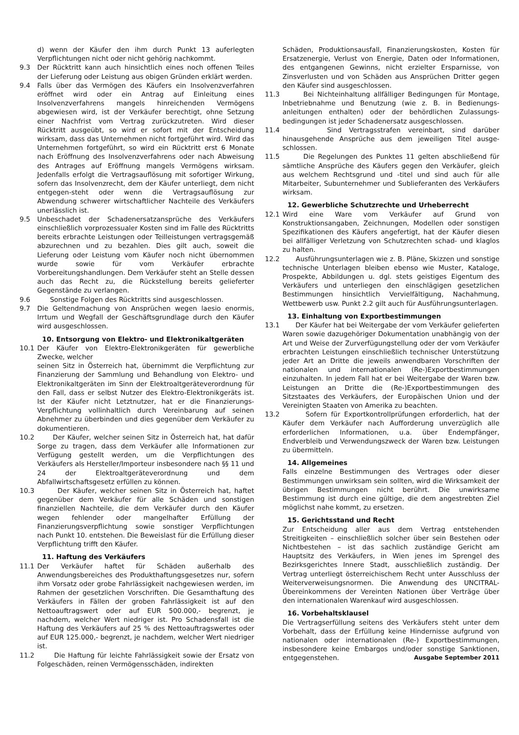d) wenn der Käufer den ihm durch Punkt 13 auferlegten Verpflichtungen nicht oder nicht gehörig nachkommt.
9.3 Der Rücktritt kann auch hinsichtlich eines noch offenen Teiles der Lieferung oder Leistung aus obigen Gründen erklärt werden.
9.4 Falls über das Vermögen des Käufers ein Insolvenzverfahren eröffnet wird oder ein Antrag auf Einleitung eines Insolvenzverfahrens mangels hinreichenden Vermögens abgewiesen wird, ist der Verkäufer berechtigt, ohne Setzung einer Nachfrist vom Vertrag zurückzutreten. Wird dieser Rücktritt ausgeübt, so wird er sofort mit der Entscheidung wirksam, dass das Unternehmen nicht fortgeführt wird. Wird das Unternehmen fortgeführt, so wird ein Rücktritt erst 6 Monate nach Eröffnung des Insolvenzverfahrens oder nach Abweisung des Antrages auf Eröffnung mangels Vermögens wirksam. Jedenfalls erfolgt die Vertragsauflösung mit sofortiger Wirkung, sofern das Insolvenzrecht, dem der Käufer unterliegt, dem nicht entgegen-steht oder wenn die Vertragsauflösung zur Abwendung schwerer wirtschaftlicher Nachteile des Verkäufers unerlässlich ist.
9.5 Unbeschadet der Schadenersatzansprüche des Verkäufers einschließlich vorprozessualer Kosten sind im Falle des Rücktritts bereits erbrachte Leistungen oder Teilleistungen vertragsgemäß abzurechnen und zu bezahlen. Dies gilt auch, soweit die Lieferung oder Leistung vom Käufer noch nicht übernommen wurde sowie für vom Verkäufer erbrachte Vorbereitungshandlungen. Dem Verkäufer steht an Stelle dessen auch das Recht zu, die Rückstellung bereits gelieferter Gegenstände zu verlangen.
9.6 Sonstige Folgen des Rücktritts sind ausgeschlossen.
9.7 Die Geltendmachung von Ansprüchen wegen laesio enormis, Irrtum und Wegfall der Geschäftsgrundlage durch den Käufer wird ausgeschlossen.
10. Entsorgung von Elektro- und Elektronikaltgeräten
10.1 Der Käufer von Elektro-Elektronikgeräten für gewerbliche Zwecke, welcher
seinen Sitz in Österreich hat, übernimmt die Verpflichtung zur Finanzierung der Sammlung und Behandlung von Elektro- und Elektronikaltgeräten im Sinn der Elektroaltgeräteverordnung für den Fall, dass er selbst Nutzer des Elektro-Elektronikgeräts ist. Ist der Käufer nicht Letztnutzer, hat er die Finanzierungs-Verpflichtung vollinhaltlich durch Vereinbarung auf seinen Abnehmer zu überbinden und dies gegenüber dem Verkäufer zu dokumentieren.
10.2 Der Käufer, welcher seinen Sitz in Österreich hat, hat dafür Sorge zu tragen, dass dem Verkäufer alle Informationen zur Verfügung gestellt werden, um die Verpflichtungen des Verkäufers als Hersteller/Importeur insbesondere nach §§ 11 und 24 der Elektroaltgeräteverordnung und dem Abfallwirtschaftsgesetz erfüllen zu können.
10.3 Der Käufer, welcher seinen Sitz in Österreich hat, haftet gegenüber dem Verkäufer für alle Schäden und sonstigen finanziellen Nachteile, die dem Verkäufer durch den Käufer wegen fehlender oder mangelhafter Erfüllung der Finanzierungsverpflichtung sowie sonstiger Verpflichtungen nach Punkt 10. entstehen. Die Beweislast für die Erfüllung dieser Verpflichtung trifft den Käufer.
11. Haftung des Verkäufers
11.1 Der Verkäufer haftet für Schäden außerhalb des Anwendungsbereiches des Produkthaftungsgesetzes nur, sofern ihm Vorsatz oder grobe Fahrlässigkeit nachgewiesen werden, im Rahmen der gesetzlichen Vorschriften. Die Gesamthaftung des Verkäufers in Fällen der groben Fahrlässigkeit ist auf den Nettoauftragswert oder auf EUR 500.000,- begrenzt, je nachdem, welcher Wert niedriger ist. Pro Schadensfall ist die Haftung des Verkäufers auf 25 % des Nettoauftragswertes oder auf EUR 125.000,- begrenzt, je nachdem, welcher Wert niedriger ist.
11.2 Die Haftung für leichte Fahrlässigkeit sowie der Ersatz von Folgeschäden, reinen Vermögensschäden, indirekten
Schäden, Produktionsausfall, Finanzierungskosten, Kosten für Ersatzenergie, Verlust von Energie, Daten oder Informationen, des entgangenen Gewinns, nicht erzielter Ersparnisse, von Zinsverlusten und von Schäden aus Ansprüchen Dritter gegen den Käufer sind ausgeschlossen.
11.3 Bei Nichteinhaltung allfälliger Bedingungen für Montage, Inbetriebnahme und Benutzung (wie z. B. in Bedienungs-anleitungen enthalten) oder der behördlichen Zulassungs-bedingungen ist jeder Schadenersatz ausgeschlossen.
11.4 Sind Vertragsstrafen vereinbart, sind darüber hinausgehende Ansprüche aus dem jeweiligen Titel ausge-schlossen.
11.5 Die Regelungen des Punktes 11 gelten abschließend für sämtliche Ansprüche des Käufers gegen den Verkäufer, gleich aus welchem Rechtsgrund und -titel und sind auch für alle Mitarbeiter, Subunternehmer und Sublieferanten des Verkäufers wirksam.
12. Gewerbliche Schutzrechte und Urheberrecht
12.1 Wird eine Ware vom Verkäufer auf Grund von Konstruktionsangaben, Zeichnungen, Modellen oder sonstigen Spezifikationen des Käufers angefertigt, hat der Käufer diesen bei allfälliger Verletzung von Schutzrechten schad- und klaglos zu halten.
12.2 Ausführungsunterlagen wie z. B. Pläne, Skizzen und sonstige technische Unterlagen bleiben ebenso wie Muster, Kataloge, Prospekte, Abbildungen u. dgl. stets geistiges Eigentum des Verkäufers und unterliegen den einschlägigen gesetzlichen Bestimmungen hinsichtlich Vervielfältigung, Nachahmung, Wettbewerb usw. Punkt 2.2 gilt auch für Ausführungsunterlagen.
13. Einhaltung von Exportbestimmungen
13.1 Der Käufer hat bei Weitergabe der vom Verkäufer gelieferten Waren sowie dazugehöriger Dokumentation unabhängig von der Art und Weise der Zurverfügungstellung oder der vom Verkäufer erbrachten Leistungen einschließlich technischer Unterstützung jeder Art an Dritte die jeweils anwendbaren Vorschriften der nationalen und internationalen (Re-)Exportbestimmungen einzuhalten. In jedem Fall hat er bei Weitergabe der Waren bzw. Leistungen an Dritte die (Re-)Exportbestimmungen des Sitzstaates des Verkäufers, der Europäischen Union und der Vereinigten Staaten von Amerika zu beachten.
13.2 Sofern für Exportkontrollprüfungen erforderlich, hat der Käufer dem Verkäufer nach Aufforderung unverzüglich alle erforderlichen Informationen, u.a. über Endempfänger, Endverbleib und Verwendungszweck der Waren bzw. Leistungen zu übermitteln.
14. Allgemeines
Falls einzelne Bestimmungen des Vertrages oder dieser Bestimmungen unwirksam sein sollten, wird die Wirksamkeit der übrigen Bestimmungen nicht berührt. Die unwirksame Bestimmung ist durch eine gültige, die dem angestrebten Ziel möglichst nahe kommt, zu ersetzen.
15. Gerichtsstand und Recht
Zur Entscheidung aller aus dem Vertrag entstehenden Streitigkeiten – einschließlich solcher über sein Bestehen oder Nichtbestehen – ist das sachlich zuständige Gericht am Hauptsitz des Verkäufers, in Wien jenes im Sprengel des Bezirksgerichtes Innere Stadt, ausschließlich zuständig. Der Vertrag unterliegt österreichischem Recht unter Ausschluss der Weiterverweisungsnormen. Die Anwendung des UNCITRAL-Übereinkommens der Vereinten Nationen über Verträge über den internationalen Warenkauf wird ausgeschlossen.
16. Vorbehaltsklausel
Die Vertragserfüllung seitens des Verkäufers steht unter dem Vorbehalt, dass der Erfüllung keine Hindernisse aufgrund von nationalen oder internationalen (Re-) Exportbestimmungen, insbesondere keine Embargos und/oder sonstige Sanktionen, entgegenstehen. Ausgabe September 2011